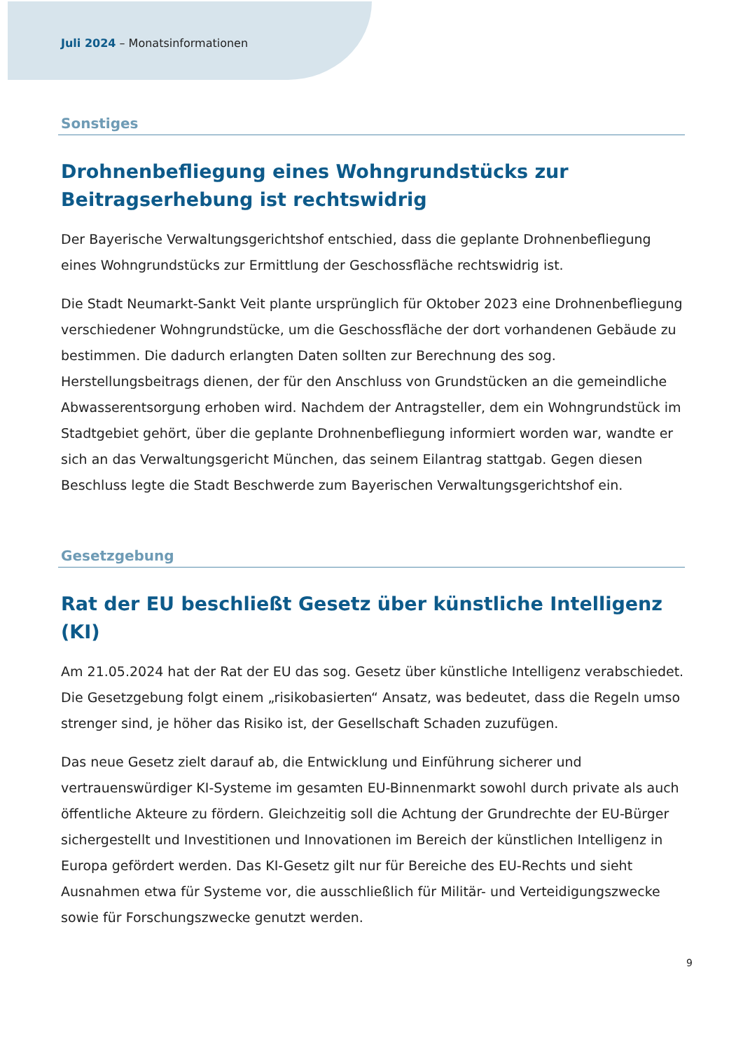Juli 2024 – Monatsinformationen
Sonstiges
Drohnenbefliegung eines Wohngrundstücks zur Beitragserhebung ist rechtswidrig
Der Bayerische Verwaltungsgerichtshof entschied, dass die geplante Drohnenbefliegung eines Wohngrundstücks zur Ermittlung der Geschossfläche rechtswidrig ist.
Die Stadt Neumarkt-Sankt Veit plante ursprünglich für Oktober 2023 eine Drohnenbefliegung verschiedener Wohngrundstücke, um die Geschossfläche der dort vorhandenen Gebäude zu bestimmen. Die dadurch erlangten Daten sollten zur Berechnung des sog. Herstellungsbeitrags dienen, der für den Anschluss von Grundstücken an die gemeindliche Abwasserentsorgung erhoben wird. Nachdem der Antragsteller, dem ein Wohngrundstück im Stadtgebiet gehört, über die geplante Drohnenbefliegung informiert worden war, wandte er sich an das Verwaltungsgericht München, das seinem Eilantrag stattgab. Gegen diesen Beschluss legte die Stadt Beschwerde zum Bayerischen Verwaltungsgerichtshof ein.
Gesetzgebung
Rat der EU beschließt Gesetz über künstliche Intelligenz (KI)
Am 21.05.2024 hat der Rat der EU das sog. Gesetz über künstliche Intelligenz verabschiedet. Die Gesetzgebung folgt einem „risikobasierten“ Ansatz, was bedeutet, dass die Regeln umso strenger sind, je höher das Risiko ist, der Gesellschaft Schaden zuzufügen.
Das neue Gesetz zielt darauf ab, die Entwicklung und Einführung sicherer und vertrauenswürdiger KI-Systeme im gesamten EU-Binnenmarkt sowohl durch private als auch öffentliche Akteure zu fördern. Gleichzeitig soll die Achtung der Grundrechte der EU-Bürger sichergestellt und Investitionen und Innovationen im Bereich der künstlichen Intelligenz in Europa gefördert werden. Das KI-Gesetz gilt nur für Bereiche des EU-Rechts und sieht Ausnahmen etwa für Systeme vor, die ausschließlich für Militär- und Verteidigungszwecke sowie für Forschungszwecke genutzt werden.
9